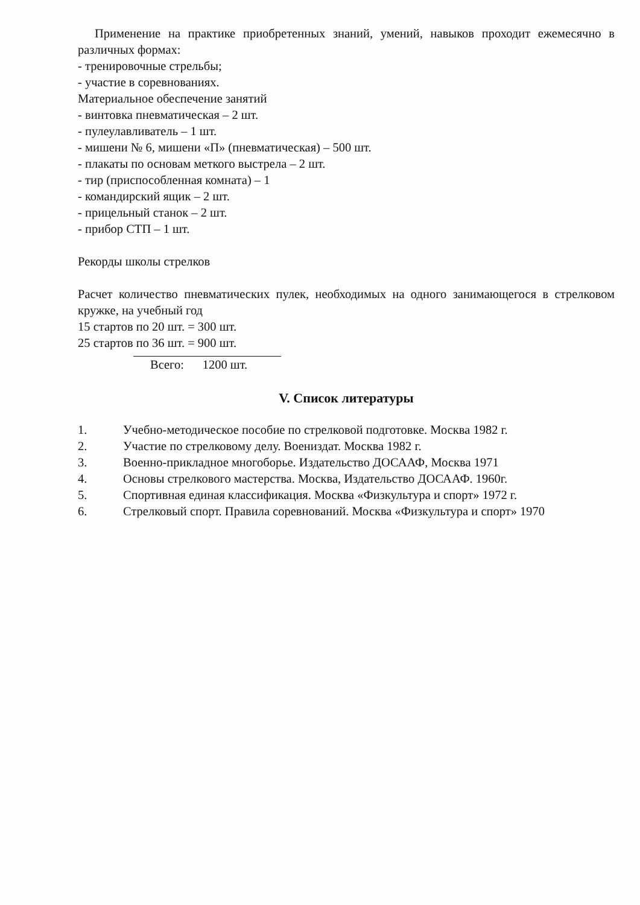Применение на практике приобретенных знаний, умений, навыков проходит ежемесячно в различных формах:
- тренировочные стрельбы;
- участие в соревнованиях.
Материальное обеспечение занятий
- винтовка пневматическая – 2 шт.
- пулеулавливатель – 1 шт.
- мишени № 6, мишени «П» (пневматическая) – 500 шт.
- плакаты по основам меткого выстрела – 2 шт.
- тир (приспособленная комната) – 1
- командирский ящик – 2 шт.
- прицельный станок – 2 шт.
- прибор СТП – 1 шт.
Рекорды школы стрелков
Расчет количество пневматических пулек, необходимых на одного занимающегося в стрелковом кружке, на учебный год
15 стартов по 20 шт. = 300 шт.
25 стартов по 36 шт. = 900 шт.
Всего: 1200 шт.
V. Список литературы
1. Учебно-методическое пособие по стрелковой подготовке. Москва 1982 г.
2. Участие по стрелковому делу. Воениздат. Москва 1982 г.
3. Военно-прикладное многоборье. Издательство ДОСААФ, Москва 1971
4. Основы стрелкового мастерства. Москва, Издательство ДОСААФ. 1960г.
5. Спортивная единая классификация. Москва «Физкультура и спорт» 1972 г.
6. Стрелковый спорт. Правила соревнований. Москва «Физкультура и спорт» 1970